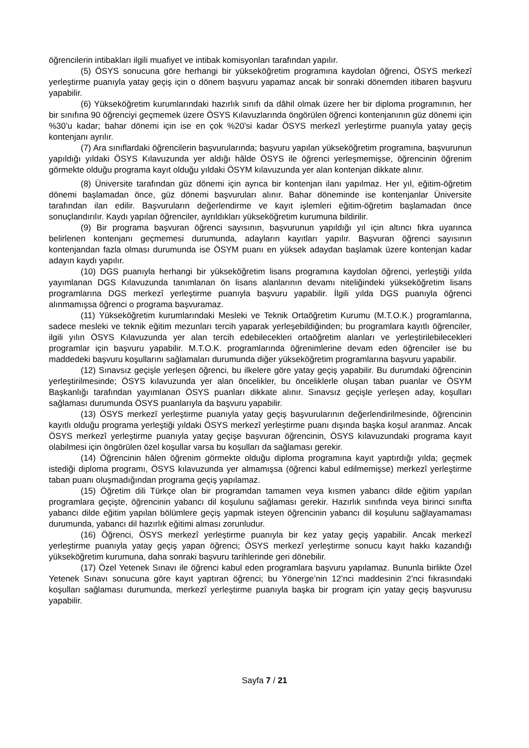öğrencilerin intibakları ilgili muafiyet ve intibak komisyonları tarafından yapılır.
(5) ÖSYS sonucuna göre herhangi bir yükseköğretim programına kaydolan öğrenci, ÖSYS merkezî yerleştirme puanıyla yatay geçiş için o dönem başvuru yapamaz ancak bir sonraki dönemden itibaren başvuru yapabilir.
(6) Yükseköğretim kurumlarındaki hazırlık sınıfı da dâhil olmak üzere her bir diploma programının, her bir sınıfına 90 öğrenciyi geçmemek üzere ÖSYS Kılavuzlarında öngörülen öğrenci kontenjanının güz dönemi için %30’u kadar; bahar dönemi için ise en çok %20’si kadar ÖSYS merkezî yerleştirme puanıyla yatay geçiş kontenjanı ayrılır.
(7) Ara sınıflardaki öğrencilerin başvurularında; başvuru yapılan yükseköğretim programına, başvurunun yapıldığı yıldaki ÖSYS Kılavuzunda yer aldığı hâlde ÖSYS ile öğrenci yerleşmemişse, öğrencinin öğrenim görmekte olduğu programa kayıt olduğu yıldaki ÖSYM kılavuzunda yer alan kontenjan dikkate alınır.
(8) Üniversite tarafından güz dönemi için ayrıca bir kontenjan ilanı yapılmaz. Her yıl, eğitim-öğretim dönemi başlamadan önce, güz dönemi başvuruları alınır. Bahar döneminde ise kontenjanlar Üniversite tarafından ilan edilir. Başvuruların değerlendirme ve kayıt işlemleri eğitim-öğretim başlamadan önce sonuçlandırılır. Kaydı yapılan öğrenciler, ayrıldıkları yükseköğretim kurumuna bildirilir.
(9) Bir programa başvuran öğrenci sayısının, başvurunun yapıldığı yıl için altıncı fıkra uyarınca belirlenen kontenjanı geçmemesi durumunda, adayların kayıtları yapılır. Başvuran öğrenci sayısının kontenjandan fazla olması durumunda ise ÖSYM puanı en yüksek adaydan başlamak üzere kontenjan kadar adayın kaydı yapılır.
(10) DGS puanıyla herhangi bir yükseköğretim lisans programına kaydolan öğrenci, yerleştiği yılda yayımlanan DGS Kılavuzunda tanımlanan ön lisans alanlarının devamı niteliğindeki yükseköğretim lisans programlarına DGS merkezî yerleştirme puanıyla başvuru yapabilir. İlgili yılda DGS puanıyla öğrenci alınmamışsa öğrenci o programa başvuramaz.
(11) Yükseköğretim kurumlarındaki Mesleki ve Teknik Ortaöğretim Kurumu (M.T.O.K.) programlarına, sadece mesleki ve teknik eğitim mezunları tercih yaparak yerleşebildiğinden; bu programlara kayıtlı öğrenciler, ilgili yılın ÖSYS Kılavuzunda yer alan tercih edebilecekleri ortaöğretim alanları ve yerleştirilebilecekleri programlar için başvuru yapabilir. M.T.O.K. programlarında öğrenimlerine devam eden öğrenciler ise bu maddedeki başvuru koşullarını sağlamaları durumunda diğer yükseköğretim programlarına başvuru yapabilir.
(12) Sınavsız geçişle yerleşen öğrenci, bu ilkelere göre yatay geçiş yapabilir. Bu durumdaki öğrencinin yerleştirilmesinde; ÖSYS kılavuzunda yer alan öncelikler, bu önceliklerle oluşan taban puanlar ve ÖSYM Başkanlığı tarafından yayımlanan ÖSYS puanları dikkate alınır. Sınavsız geçişle yerleşen aday, koşulları sağlaması durumunda ÖSYS puanlarıyla da başvuru yapabilir.
(13) ÖSYS merkezî yerleştirme puanıyla yatay geçiş başvurularının değerlendirilmesinde, öğrencinin kayıtlı olduğu programa yerleştiği yıldaki ÖSYS merkezî yerleştirme puanı dışında başka koşul aranmaz. Ancak ÖSYS merkezî yerleştirme puanıyla yatay geçişe başvuran öğrencinin, ÖSYS kılavuzundaki programa kayıt olabilmesi için öngörülen özel koşullar varsa bu koşulları da sağlaması gerekir.
(14) Öğrencinin hâlen öğrenim görmekte olduğu diploma programına kayıt yaptırdığı yılda; geçmek istediği diploma programı, ÖSYS kılavuzunda yer almamışsa (öğrenci kabul edilmemişse) merkezî yerleştirme taban puanı oluşmadığından programa geçiş yapılamaz.
(15) Öğretim dili Türkçe olan bir programdan tamamen veya kısmen yabancı dilde eğitim yapılan programlara geçişte, öğrencinin yabancı dil koşulunu sağlaması gerekir. Hazırlık sınıfında veya birinci sınıfta yabancı dilde eğitim yapılan bölümlere geçiş yapmak isteyen öğrencinin yabancı dil koşulunu sağlayamaması durumunda, yabancı dil hazırlık eğitimi alması zorunludur.
(16) Öğrenci, ÖSYS merkezî yerleştirme puanıyla bir kez yatay geçiş yapabilir. Ancak merkezî yerleştirme puanıyla yatay geçiş yapan öğrenci; ÖSYS merkezî yerleştirme sonucu kayıt hakkı kazandığı yükseköğretim kurumuna, daha sonraki başvuru tarihlerinde geri dönebilir.
(17) Özel Yetenek Sınavı ile öğrenci kabul eden programlara başvuru yapılamaz. Bununla birlikte Özel Yetenek Sınavı sonucuna göre kayıt yaptıran öğrenci; bu Yönerge’nin 12’nci maddesinin 2’nci fıkrasındaki koşulları sağlaması durumunda, merkezî yerleştirme puanıyla başka bir program için yatay geçiş başvurusu yapabilir.
Sayfa 7 / 21